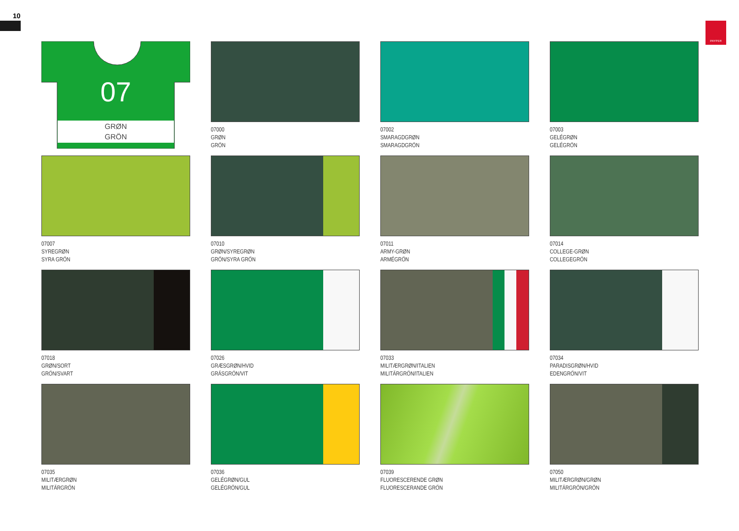10
PAYPER
07
GRØN
GRÖN
07000
GRØN
GRÖN
07002
SMARAGDGRØN
SMARAGDGRÖN
07003
GELÉGRØN
GELÉGRÖN
07007
SYREGRØN
SYRA GRÖN
07010
GRØN/SYREGRØN
GRÖN/SYRA GRÖN
07011
ARMY-GRØN
ARMÉGRÖN
07014
COLLEGE-GRØN
COLLEGEGRÖN
07018
GRØN/SORT
GRÖN/SVART
07026
GRÆSGRØN/HVID
GRÄSGRÖN/VIT
07033
MILITÆRGRØN/ITALIEN
MILITÄRGRÖN/ITALIEN
07034
PARADISGRØN/HVID
EDENGRÖN/VIT
07035
MILITÆRGRØN
MILITÄRGRÖN
07036
GELÉGRØN/GUL
GELÉGRÖN/GUL
07039
FLUORESCERENDE GRØN
FLUORESCERANDE GRÖN
07050
MILITÆRGRØN/GRØN
MILITÄRGRÖN/GRÖN